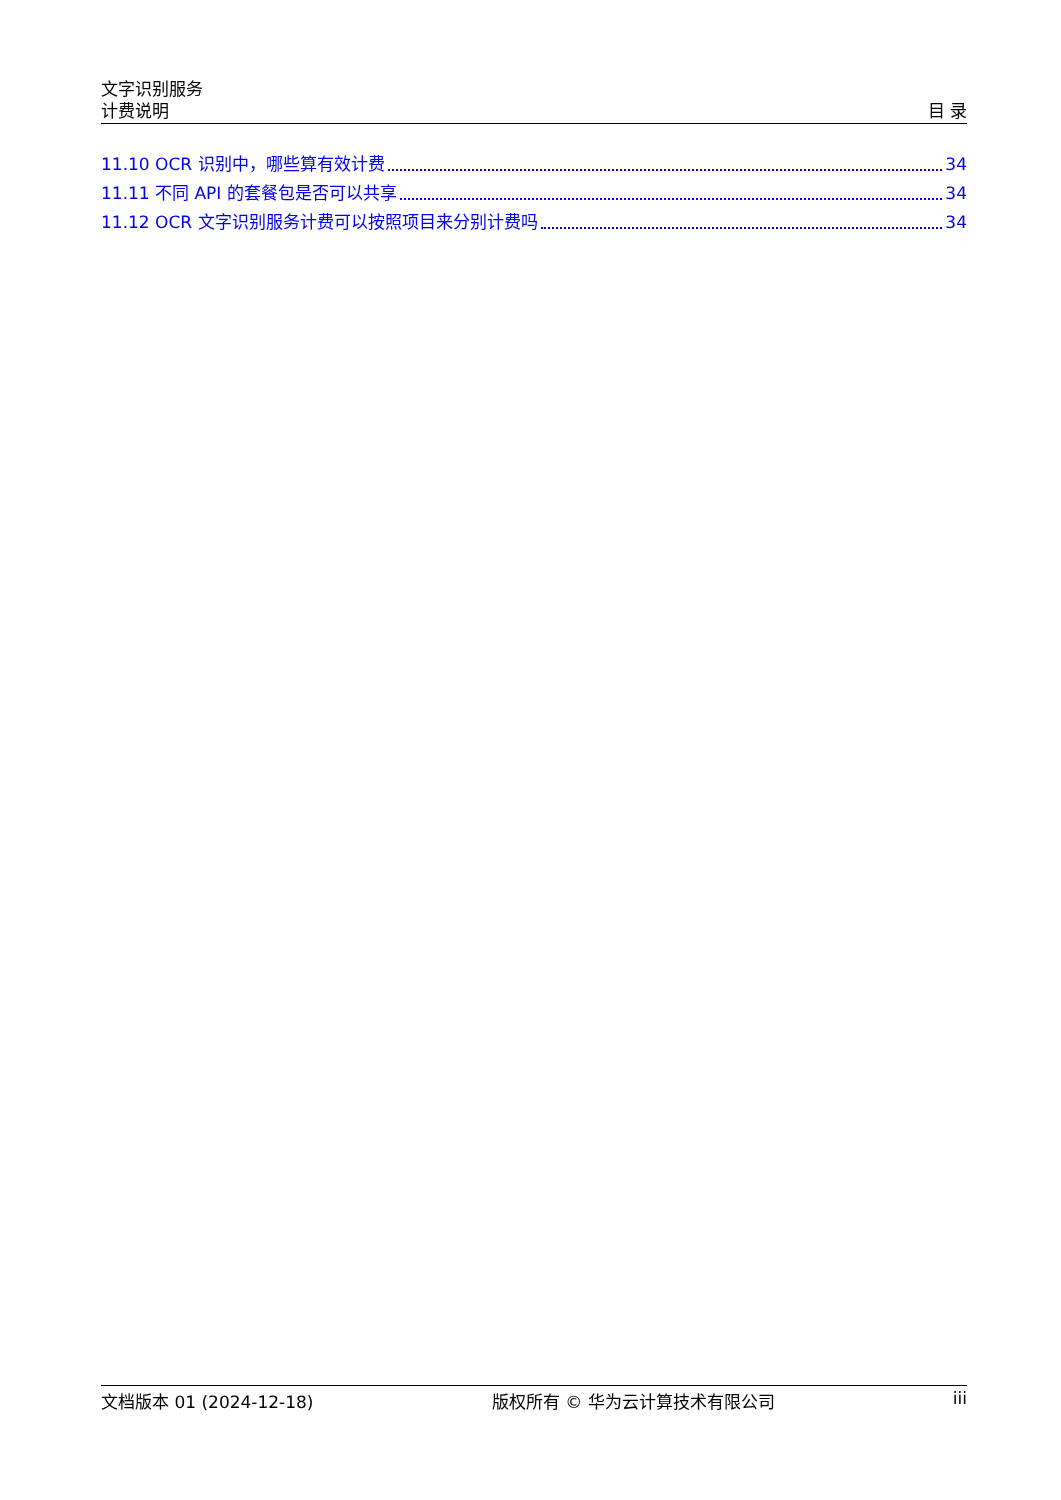文字识别服务
计费说明
目 录
11.10 OCR 识别中，哪些算有效计费 34
11.11 不同 API 的套餐包是否可以共享 34
11.12 OCR 文字识别服务计费可以按照项目来分别计费吗 34
文档版本 01 (2024-12-18) 版权所有 © 华为云计算技术有限公司 iii